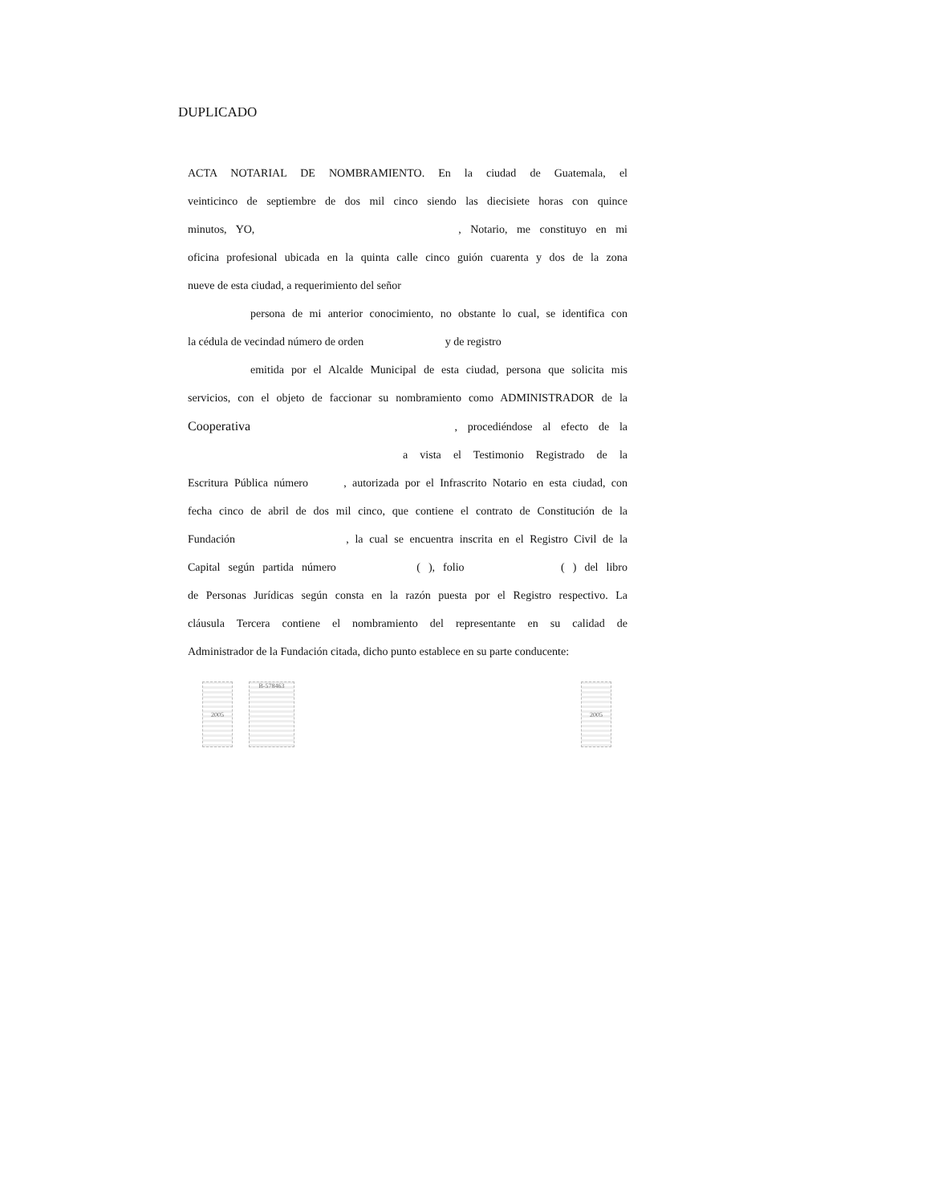DUPLICADO
ACTA NOTARIAL DE NOMBRAMIENTO. En la ciudad de Guatemala, el
veinticinco de septiembre de dos mil cinco siendo las diecisiete horas con quince
minutos, YO, , Notario, me constituyo en mi
oficina profesional ubicada en la quinta calle cinco guión cuarenta y dos de la zona
nueve de esta ciudad, a requerimiento del señor
persona de mi anterior conocimiento, no obstante lo cual, se identifica con
la cédula de vecindad número de orden y de registro
emitida por el Alcalde Municipal de esta ciudad, persona que solicita mis
servicios, con el objeto de faccionar su nombramiento como ADMINISTRADOR de la
Cooperativa , procediéndose al efecto de la
a vista el Testimonio Registrado de la
Escritura Pública número , autorizada por el Infrascrito Notario en esta ciudad, con
fecha cinco de abril de dos mil cinco, que contiene el contrato de Constitución de la
Fundación , la cual se encuentra inscrita en el Registro Civil de la
Capital según partida número ( ), folio ( ) del libro
de Personas Jurídicas según consta en la razón puesta por el Registro respectivo. La
cláusula Tercera contiene el nombramiento del representante en su calidad de
Administrador de la Fundación citada, dicho punto establece en su parte conducente:
2005 B-578463
2005